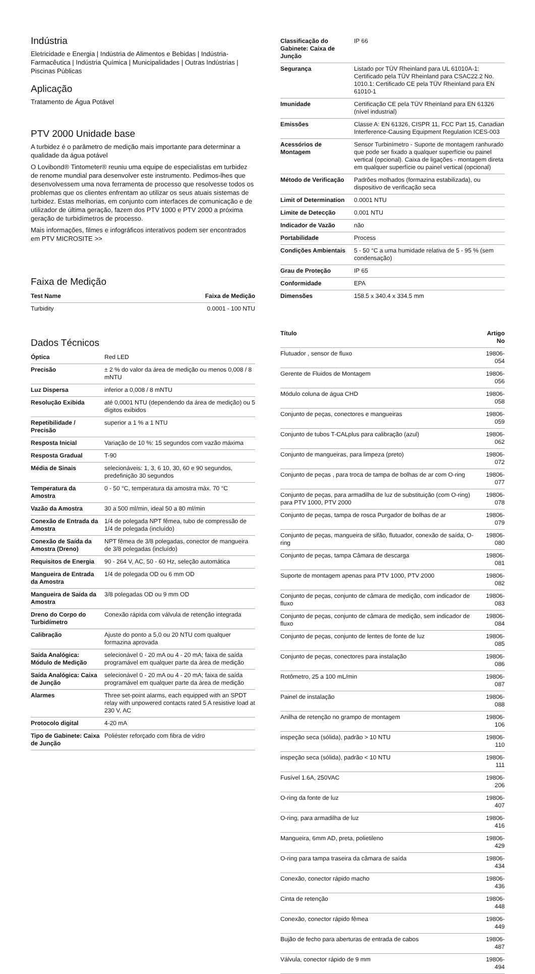Indústria
Eletricidade e Energia | Indústria de Alimentos e Bebidas | Indústria-Farmacêutica | Indústria Química | Municipalidades | Outras Indústrias | Piscinas Públicas
Aplicação
Tratamento de Água Potável
PTV 2000 Unidade base
A turbidez é o parâmetro de medição mais importante para determinar a qualidade da água potável
O Lovibond® Tintometer® reuniu uma equipe de especialistas em turbidez de renome mundial para desenvolver este instrumento. Pedimos-lhes que desenvolvessem uma nova ferramenta de processo que resolvesse todos os problemas que os clientes enfrentam ao utilizar os seus atuais sistemas de turbidez. Estas melhorias, em conjunto com interfaces de comunicação e de utilizador de última geração, fazem dos PTV 1000 e PTV 2000 a próxima geração de turbidímetros de processo.
Mais informações, filmes e infográficos interativos podem ser encontrados em PTV MICROSITE >>
Faixa de Medição
| Test Name | Faixa de Medição |
| --- | --- |
| Turbidity | 0.0001 - 100 NTU |
Dados Técnicos
| Óptica | Red LED |
| Precisão | ± 2 % do valor da área de medição ou menos 0,008 / 8 mNTU |
| Luz Dispersa | inferior a 0,008 / 8 mNTU |
| Resolução Exibida | até 0,0001 NTU (dependendo da área de medição) ou 5 dígitos exibidos |
| Repetibilidade / Precisão | superior a 1 % a 1 NTU |
| Resposta Inicial | Variação de 10 %: 15 segundos com vazão máxima |
| Resposta Gradual | T-90 |
| Média de Sinais | selecionáveis: 1, 3, 6 10, 30, 60 e 90 segundos, predefinição 30 segundos |
| Temperatura da Amostra | 0 - 50 °C, temperatura da amostra máx. 70 °C |
| Vazão da Amostra | 30 a 500 ml/min, ideal 50 a 80 ml/min |
| Conexão de Entrada da Amostra | 1/4 de polegada NPT fêmea, tubo de compressão de 1/4 de polegada (incluído) |
| Conexão de Saída da Amostra (Dreno) | NPT fêmea de 3/8 polegadas, conector de mangueira de 3/8 polegadas (incluído) |
| Requisitos de Energia | 90 - 264 V, AC, 50 - 60 Hz, seleção automática |
| Mangueira de Entrada da Amostra | 1/4 de polegada OD ou 6 mm OD |
| Mangueira de Saída da Amostra | 3/8 polegadas OD ou 9 mm OD |
| Dreno do Corpo do Turbidímetro | Conexão rápida com válvula de retenção integrada |
| Calibração | Ajuste do ponto a 5,0 ou 20 NTU com qualquer formazina aprovada |
| Saída Analógica: Módulo de Medição | selecionável 0 - 20 mA ou 4 - 20 mA; faixa de saída programável em qualquer parte da área de medição |
| Saída Analógica: Caixa de Junção | selecionável 0 - 20 mA ou 4 - 20 mA; faixa de saída programável em qualquer parte da área de medição |
| Alarmes | Three set-point alarms, each equipped with an SPDT relay with unpowered contacts rated 5 A resistive load at 230 V, AC |
| Protocolo digital | 4-20 mA |
| Tipo de Gabinete: Caixa de Junção | Poliéster reforçado com fibra de vidro |
| Classificação do Gabinete: Caixa de Junção | IP 66 |
| Segurança | Listado por TÜV Rheinland para UL 61010A-1: Certificado pela TÜV Rheinland para CSAC22.2 No. 1010.1: Certificado CE pela TÜV Rheinland para EN 61010-1 |
| Imunidade | Certificação CE pela TÜV Rheinland para EN 61326 (nível industrial) |
| Emissões | Classe A: EN 61326, CISPR 11, FCC Part 15, Canadian Interference-Causing Equipment Regulation ICES-003 |
| Acessórios de Montagem | Sensor Turbinímetro - Suporte de montagem ranhurado que pode ser fixado a qualquer superfície ou painel vertical (opcional). Caixa de ligações - montagem direta em qualquer superfície ou painel vertical (opcional) |
| Método de Verificação | Padrões molhados (formazina estabilizada), ou dispositivo de verificação seca |
| Limit of Determination | 0.0001 NTU |
| Limite de Detecção | 0.001 NTU |
| Indicador de Vazão | não |
| Portabilidade | Process |
| Condições Ambientais | 5 - 50 °C a uma humidade relativa de 5 - 95 % (sem condensação) |
| Grau de Proteção | IP 65 |
| Conformidade | EPA |
| Dimensões | 158.5 x 340.4 x 334.5 mm |
| Título | Artigo No |
| --- | --- |
| Flutuador , sensor de fluxo | 19806-054 |
| Gerente de Fluidos de Montagem | 19806-056 |
| Módulo coluna de água CHD | 19806-058 |
| Conjunto de peças, conectores e mangueiras | 19806-059 |
| Conjunto de tubos T-CALplus para calibração (azul) | 19806-062 |
| Conjunto de mangueiras, para limpeza (preto) | 19806-072 |
| Conjunto de peças , para troca de tampa de bolhas de ar com O-ring | 19806-077 |
| Conjunto de peças, para armadilha de luz de substituição (com O-ring) para PTV 1000, PTV 2000 | 19806-078 |
| Conjunto de peças, tampa de rosca Purgador de bolhas de ar | 19806-079 |
| Conjunto de peças, mangueira de sifão, flutuador, conexão de saída, O-ring | 19806-080 |
| Conjunto de peças, tampa Câmara de descarga | 19806-081 |
| Suporte de montagem apenas para PTV 1000, PTV 2000 | 19806-082 |
| Conjunto de peças, conjunto de câmara de medição, com indicador de fluxo | 19806-083 |
| Conjunto de peças, conjunto de câmara de medição, sem indicador de fluxo | 19806-084 |
| Conjunto de peças, conjunto de lentes de fonte de luz | 19806-085 |
| Conjunto de peças, conectores para instalação | 19806-086 |
| Rotômetro, 25 a 100 mL/min | 19806-087 |
| Painel de instalação | 19806-088 |
| Anilha de retenção no grampo de montagem | 19806-106 |
| inspeção seca (sólida), padrão > 10 NTU | 19806-110 |
| inspeção seca (sólida), padrão < 10 NTU | 19806-111 |
| Fusível 1.6A, 250VAC | 19806-206 |
| O-ring da fonte de luz | 19806-407 |
| O-ring, para armadilha de luz | 19806-416 |
| Mangueira, 6mm AD, preta, polietileno | 19806-429 |
| O-ring para tampa traseira da câmara de saída | 19806-434 |
| Conexão, conector rápido macho | 19806-436 |
| Cinta de retenção | 19806-448 |
| Conexão, conector rápido fêmea | 19806-449 |
| Bujão de fecho para aberturas de entrada de cabos | 19806-487 |
| Válvula, conector rápido de 9 mm | 19806-494 |